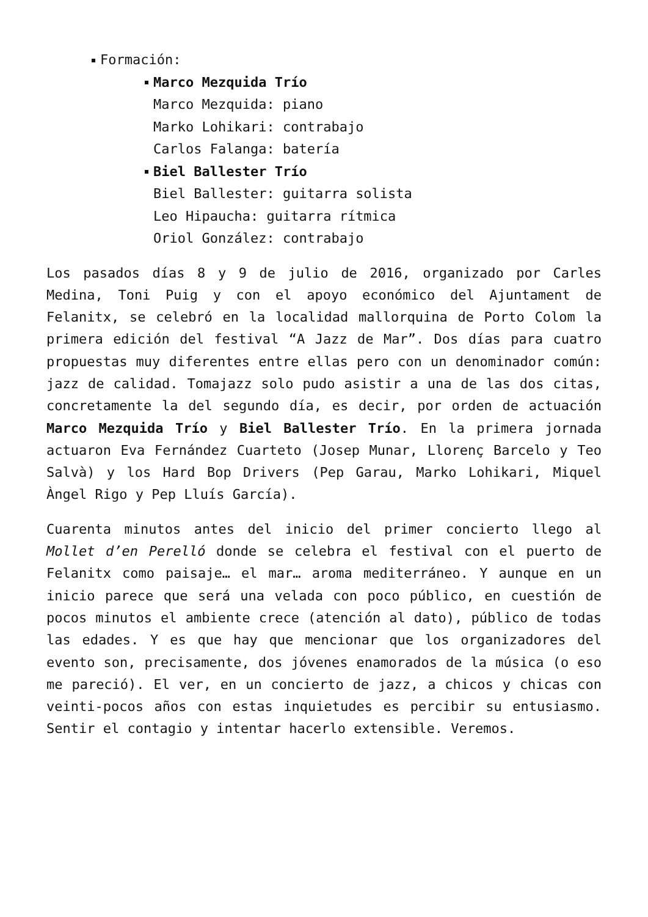Formación:
Marco Mezquida Trío
Marco Mezquida: piano
Marko Lohikari: contrabajo
Carlos Falanga: batería
Biel Ballester Trío
Biel Ballester: guitarra solista
Leo Hipaucha: guitarra rítmica
Oriol González: contrabajo
Los pasados días 8 y 9 de julio de 2016, organizado por Carles Medina, Toni Puig y con el apoyo económico del Ajuntament de Felanitx, se celebró en la localidad mallorquina de Porto Colom la primera edición del festival “A Jazz de Mar”. Dos días para cuatro propuestas muy diferentes entre ellas pero con un denominador común: jazz de calidad. Tomajazz solo pudo asistir a una de las dos citas, concretamente la del segundo día, es decir, por orden de actuación Marco Mezquida Trío y Biel Ballester Trío. En la primera jornada actuaron Eva Fernández Cuarteto (Josep Munar, Llorenç Barcelo y Teo Salvà) y los Hard Bop Drivers (Pep Garau, Marko Lohikari, Miquel Àngel Rigo y Pep Lluís García).
Cuarenta minutos antes del inicio del primer concierto llego al Mollet d’en Perelló donde se celebra el festival con el puerto de Felanitx como paisaje… el mar… aroma mediterráneo. Y aunque en un inicio parece que será una velada con poco público, en cuestión de pocos minutos el ambiente crece (atención al dato), público de todas las edades. Y es que hay que mencionar que los organizadores del evento son, precisamente, dos jóvenes enamorados de la música (o eso me pareció). El ver, en un concierto de jazz, a chicos y chicas con veinti-pocos años con estas inquietudes es percibir su entusiasmo. Sentir el contagio y intentar hacerlo extensible. Veremos.